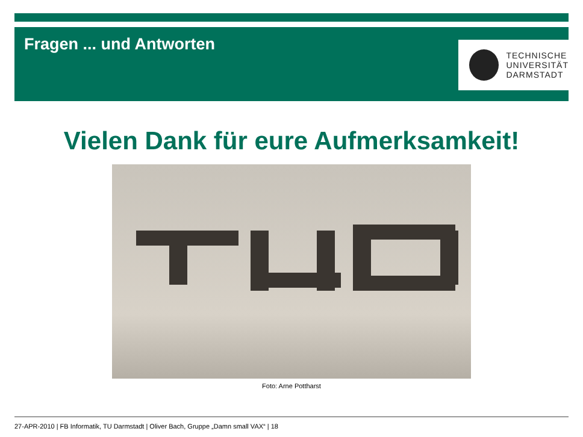Fragen ... und Antworten
TECHNISCHE
UNIVERSITÄT
DARMSTADT
Vielen Dank für eure Aufmerksamkeit!
Foto: Arne Pottharst
27-APR-2010 | FB Informatik, TU Darmstadt | Oliver Bach, Gruppe „Damn small VAX“ | 18